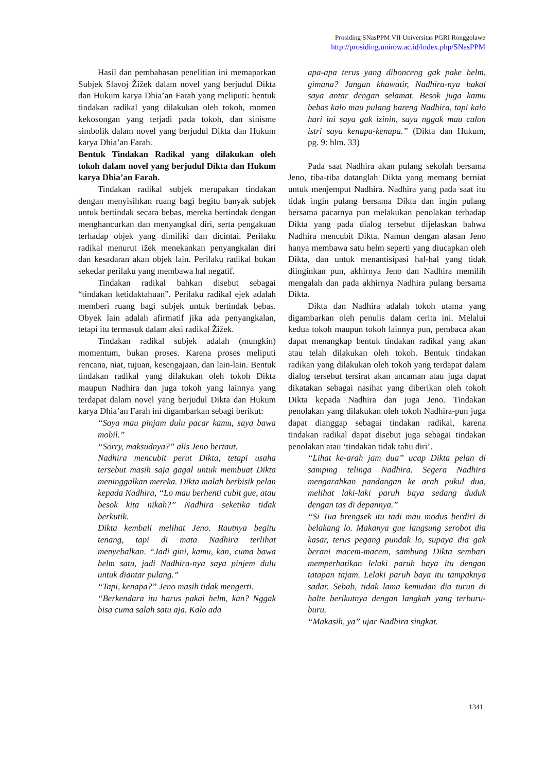Prosiding SNasPPM VII Universitas PGRI Ronggolawe
http://prosiding.unirow.ac.id/index.php/SNasPPM
Hasil dan pembahasan penelitian ini memaparkan Subjek Slavoj Žižek dalam novel yang berjudul Dikta dan Hukum karya Dhia’an Farah yang meliputi: bentuk tindakan radikal yang dilakukan oleh tokoh, momen kekosongan yang terjadi pada tokoh, dan sinisme simbolik dalam novel yang berjudul Dikta dan Hukum karya Dhia’an Farah.
Bentuk Tindakan Radikal yang dilakukan oleh tokoh dalam novel yang berjudul Dikta dan Hukum karya Dhia’an Farah.
Tindakan radikal subjek merupakan tindakan dengan menyisihkan ruang bagi begitu banyak subjek untuk bertindak secara bebas, mereka bertindak dengan menghancurkan dan menyangkal diri, serta pengakuan terhadap objek yang dimiliki dan dicintai. Perilaku radikal menurut ižek menekankan penyangkalan diri dan kesadaran akan objek lain. Perilaku radikal bukan sekedar perilaku yang membawa hal negatif.
Tindakan radikal bahkan disebut sebagai “tindakan ketidaktahuan”. Perilaku radikal ejek adalah memberi ruang bagi subjek untuk bertindak bebas. Obyek lain adalah afirmatif jika ada penyangkalan, tetapi itu termasuk dalam aksi radikal Žižek.
Tindakan radikal subjek adalah (mungkin) momentum, bukan proses. Karena proses meliputi rencana, niat, tujuan, kesengajaan, dan lain-lain. Bentuk tindakan radikal yang dilakukan oleh tokoh Dikta maupun Nadhira dan juga tokoh yang lainnya yang terdapat dalam novel yang berjudul Dikta dan Hukum karya Dhia’an Farah ini digambarkan sebagi berikut:
“Saya mau pinjam dulu pacar kamu, saya bawa mobil.”
“Sorry, maksudnya?” alis Jeno bertaut.
Nadhira mencubit perut Dikta, tetapi usaha tersebut masih saja gagal untuk membuat Dikta meninggalkan mereka. Dikta malah berbisik pelan kepada Nadhira, “Lo mau berhenti cubit gue, atau besok kita nikah?” Nadhira seketika tidak berkutik.
Dikta kembali melihat Jeno. Rautnya begitu tenang, tapi di mata Nadhira terlihat menyebalkan. “Jadi gini, kamu, kan, cuma bawa helm satu, jadi Nadhira-nya saya pinjem dulu untuk diantar pulang.”
“Tapi, kenapa?” Jeno masih tidak mengerti.
“Berkendara itu harus pakai helm, kan? Nggak bisa cuma salah satu aja. Kalo ada
apa-apa terus yang dibonceng gak pake helm, gimana? Jangan khawatir, Nadhira-nya bakal saya antar dengan selamat. Besok juga kamu bebas kalo mau pulang bareng Nadhira, tapi kalo hari ini saya gak izinin, saya nggak mau calon istri saya kenapa-kenapa.” (Dikta dan Hukum, pg. 9: hlm. 33)
Pada saat Nadhira akan pulang sekolah bersama Jeno, tiba-tiba datanglah Dikta yang memang berniat untuk menjemput Nadhira. Nadhira yang pada saat itu tidak ingin pulang bersama Dikta dan ingin pulang bersama pacarnya pun melakukan penolakan terhadap Dikta yang pada dialog tersebut dijelaskan bahwa Nadhira mencubit Dikta. Namun dengan alasan Jeno hanya membawa satu helm seperti yang diucapkan oleh Dikta, dan untuk menantisipasi hal-hal yang tidak diinginkan pun, akhirnya Jeno dan Nadhira memilih mengalah dan pada akhirnya Nadhira pulang bersama Dikta.
Dikta dan Nadhira adalah tokoh utama yang digambarkan oleh penulis dalam cerita ini. Melalui kedua tokoh maupun tokoh lainnya pun, pembaca akan dapat menangkap bentuk tindakan radikal yang akan atau telah dilakukan oleh tokoh. Bentuk tindakan radikan yang dilakukan oleh tokoh yang terdapat dalam dialog tersebut tersirat akan ancaman atau juga dapat dikatakan sebagai nasihat yang diberikan oleh tokoh Dikta kepada Nadhira dan juga Jeno. Tindakan penolakan yang dilakukan oleh tokoh Nadhira-pun juga dapat dianggap sebagai tindakan radikal, karena tindakan radikal dapat disebut juga sebagai tindakan penolakan atau ‘tindakan tidak tahu diri’.
“Lihat ke-arah jam dua” ucap Dikta pelan di samping telinga Nadhira. Segera Nadhira mengarahkan pandangan ke arah pukul dua, melihat laki-laki paruh baya sedang duduk dengan tas di depannya.”
“Si Tua brengsek itu tadi mau modus berdiri di belakang lo. Makanya gue langsung serobot dia kasar, terus pegang pundak lo, supaya dia gak berani macem-macem, sambung Dikta sembari memperhatikan lelaki paruh baya itu dengan tatapan tajam. Lelaki paruh baya itu tampaknya sadar. Sebab, tidak lama kemudan dia turun di halte berikutnya dengan langkah yang terburu-buru.
“Makasih, ya” ujar Nadhira singkat.
1341